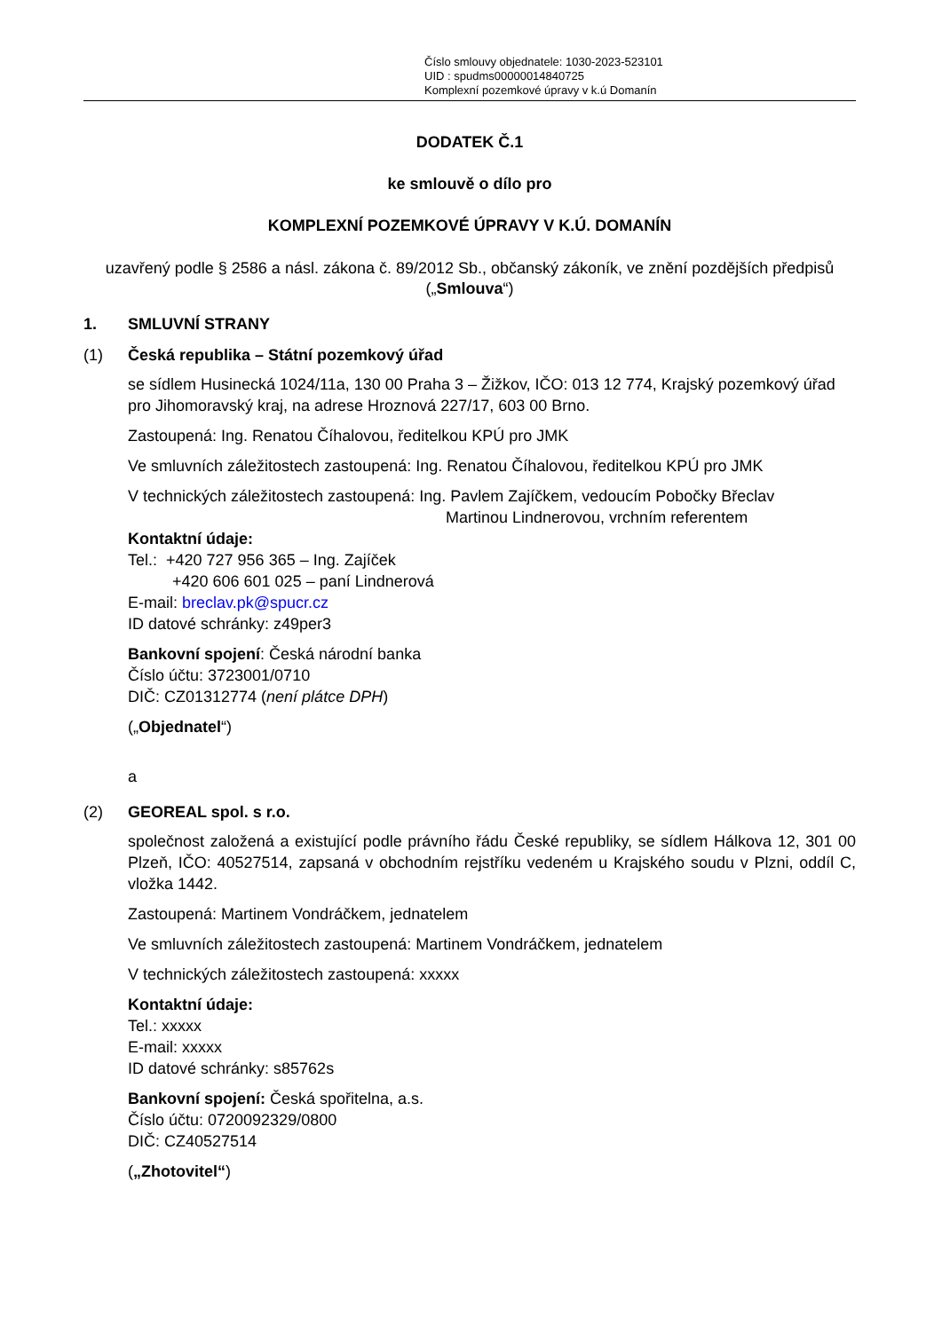Číslo smlouvy objednatele: 1030-2023-523101
UID : spudms00000014840725
Komplexní pozemkové úpravy v k.ú Domanín
DODATEK Č.1
ke smlouvě o dílo pro
KOMPLEXNÍ POZEMKOVÉ ÚPRAVY V K.Ú. DOMANÍN
uzavřený podle § 2586 a násl. zákona č. 89/2012 Sb., občanský zákoník, ve znění pozdějších předpisů („Smlouva“)
1. SMLUVNÍ STRANY
(1) Česká republika – Státní pozemkový úřad
se sídlem Husinecká 1024/11a, 130 00 Praha 3 – Žižkov, IČO: 013 12 774, Krajský pozemkový úřad pro Jihomoravský kraj, na adrese Hroznová 227/17, 603 00 Brno.
Zastoupená: Ing. Renatou Číhalovou, ředitelkou KPÚ pro JMK
Ve smluvních záležitostech zastoupená: Ing. Renatou Číhalovou, ředitelkou KPÚ pro JMK
V technických záležitostech zastoupená: Ing. Pavlem Zajíčkem, vedoucím Pobočky Břeclav
Martinou Lindnerovou, vrchním referentem
Kontaktní údaje:
Tel.: +420 727 956 365 – Ing. Zajíček
+420 606 601 025 – paní Lindnerová
E-mail: breclav.pk@spucr.cz
ID datové schránky: z49per3
Bankovní spojení: Česká národní banka
Číslo účtu: 3723001/0710
DIČ: CZ01312774 (není plátce DPH)
(„Objednatel“)
a
(2) GEOREAL spol. s r.o.
společnost založená a existující podle právního řádu České republiky, se sídlem Hálkova 12, 301 00 Plzeň, IČO: 40527514, zapsaná v obchodním rejstříku vedeném u Krajského soudu v Plzni, oddíl C, vložka 1442.
Zastoupená: Martinem Vondráčkem, jednatelem
Ve smluvních záležitostech zastoupená: Martinem Vondráčkem, jednatelem
V technických záležitostech zastoupená: xxxxx
Kontaktní údaje:
Tel.: xxxxx
E-mail: xxxxx
ID datové schránky: s85762s
Bankovní spojení: Česká spořitelna, a.s.
Číslo účtu: 0720092329/0800
DIČ: CZ40527514
(„Zhotovitel“)